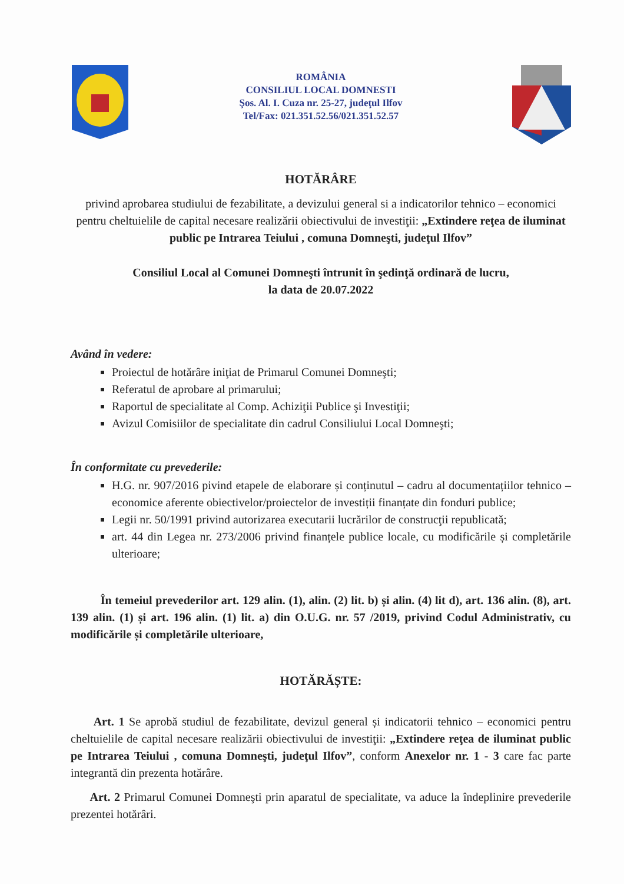ROMÂNIA
CONSILIUL LOCAL DOMNESTI
Şos. Al. I. Cuza nr. 25-27, judeţul Ilfov
Tel/Fax: 021.351.52.56/021.351.52.57
HOTĂRÂRE
privind aprobarea studiului de fezabilitate, a devizului general si a indicatorilor tehnico – economici pentru cheltuielile de capital necesare realizării obiectivului de investiţii: „Extindere reţea de iluminat public pe Intrarea Teiului , comuna Domneşti, judeţul Ilfov”
Consiliul Local al Comunei Domneşti întrunit în şedinţă ordinară de lucru,
la data de 20.07.2022
Având în vedere:
Proiectul de hotărâre iniţiat de Primarul Comunei Domneşti;
Referatul de aprobare al primarului;
Raportul de specialitate al Comp. Achiziţii Publice şi Investiţii;
Avizul Comisiilor de specialitate din cadrul Consiliului Local Domneşti;
În conformitate cu prevederile:
H.G. nr. 907/2016 pivind etapele de elaborare și conținutul – cadru al documentațiilor tehnico – economice aferente obiectivelor/proiectelor de investiții finanțate din fonduri publice;
Legii nr. 50/1991 privind autorizarea executarii lucrărilor de construcţii republicată;
art. 44 din Legea nr. 273/2006 privind finanțele publice locale, cu modificările și completările ulterioare;
În temeiul prevederilor art. 129 alin. (1), alin. (2) lit. b) și alin. (4) lit d), art. 136 alin. (8), art. 139 alin. (1) și art. 196 alin. (1) lit. a) din O.U.G. nr. 57 /2019, privind Codul Administrativ, cu modificările și completările ulterioare,
HOTĂRĂȘTE:
Art. 1 Se aprobă studiul de fezabilitate, devizul general și indicatorii tehnico – economici pentru cheltuielile de capital necesare realizării obiectivului de investiţii: „Extindere reţea de iluminat public pe Intrarea Teiului , comuna Domneşti, judeţul Ilfov”, conform Anexelor nr. 1 - 3 care fac parte integrantă din prezenta hotărâre.
Art. 2 Primarul Comunei Domneşti prin aparatul de specialitate, va aduce la îndeplinire prevederile prezentei hotărâri.